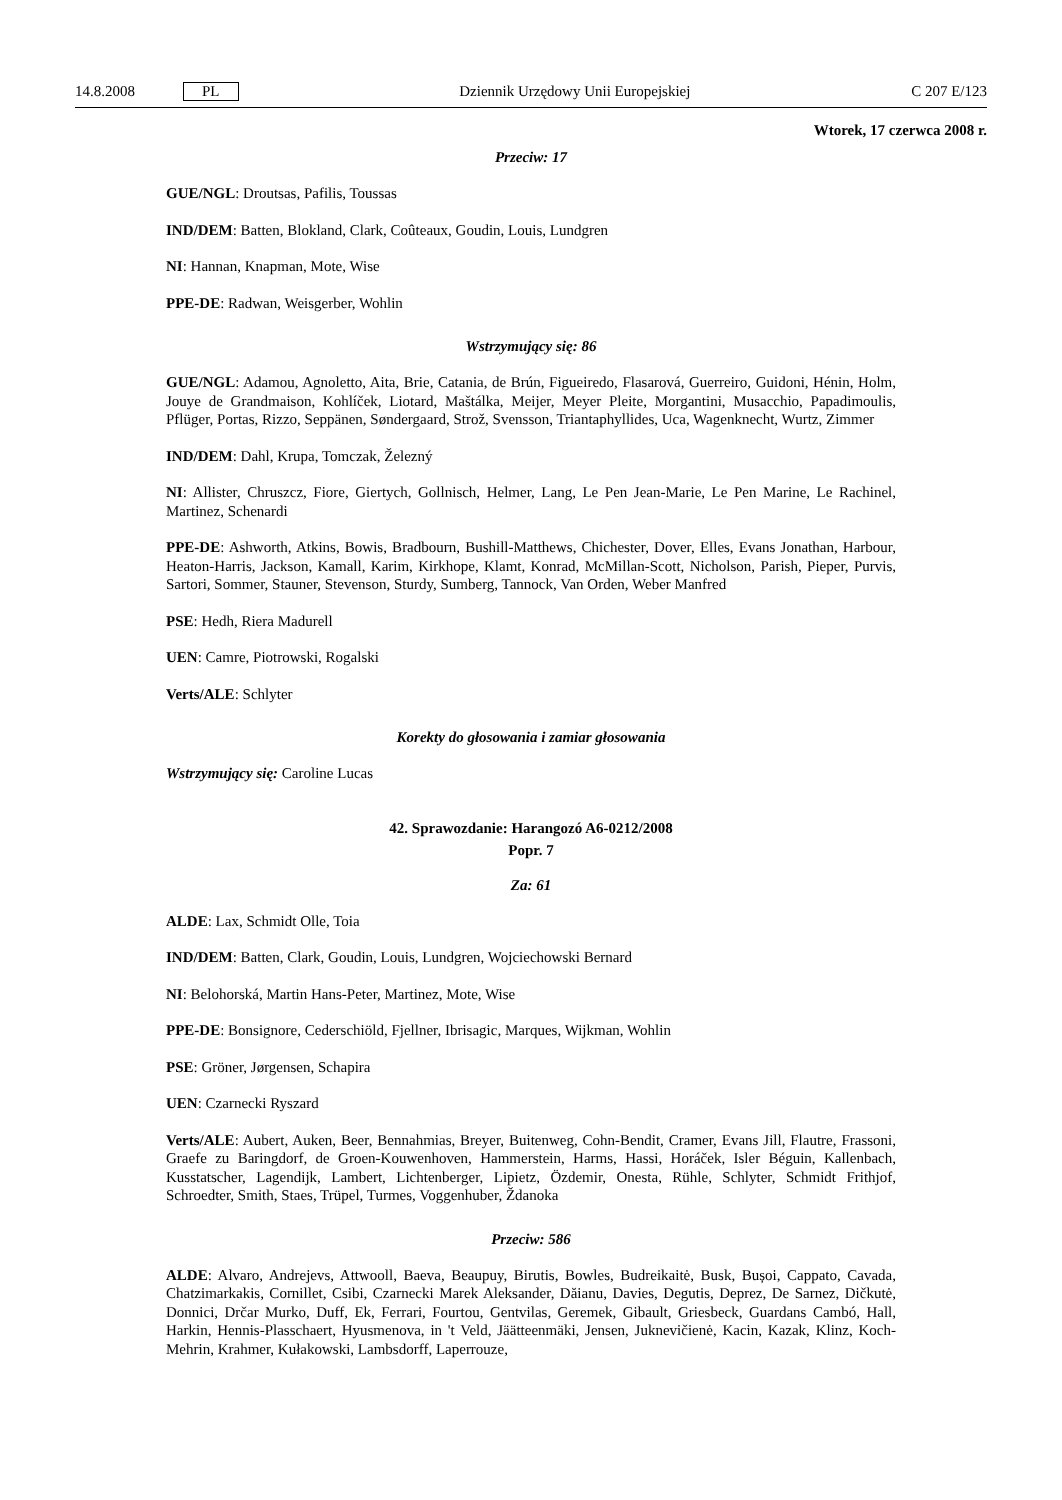14.8.2008 PL Dziennik Urzędowy Unii Europejskiej C 207 E/123
Wtorek, 17 czerwca 2008 r.
Przeciw: 17
GUE/NGL: Droutsas, Pafilis, Toussas
IND/DEM: Batten, Blokland, Clark, Coûteaux, Goudin, Louis, Lundgren
NI: Hannan, Knapman, Mote, Wise
PPE-DE: Radwan, Weisgerber, Wohlin
Wstrzymujący się: 86
GUE/NGL: Adamou, Agnoletto, Aita, Brie, Catania, de Brún, Figueiredo, Flasarová, Guerreiro, Guidoni, Hénin, Holm, Jouye de Grandmaison, Kohlíček, Liotard, Maštálka, Meijer, Meyer Pleite, Morgantini, Musacchio, Papadimoulis, Pflüger, Portas, Rizzo, Seppänen, Søndergaard, Strož, Svensson, Triantaphyllides, Uca, Wagenknecht, Wurtz, Zimmer
IND/DEM: Dahl, Krupa, Tomczak, Železný
NI: Allister, Chruszcz, Fiore, Giertych, Gollnisch, Helmer, Lang, Le Pen Jean-Marie, Le Pen Marine, Le Rachinel, Martinez, Schenardi
PPE-DE: Ashworth, Atkins, Bowis, Bradbourn, Bushill-Matthews, Chichester, Dover, Elles, Evans Jonathan, Harbour, Heaton-Harris, Jackson, Kamall, Karim, Kirkhope, Klamt, Konrad, McMillan-Scott, Nicholson, Parish, Pieper, Purvis, Sartori, Sommer, Stauner, Stevenson, Sturdy, Sumberg, Tannock, Van Orden, Weber Manfred
PSE: Hedh, Riera Madurell
UEN: Camre, Piotrowski, Rogalski
Verts/ALE: Schlyter
Korekty do głosowania i zamiar głosowania
Wstrzymujący się: Caroline Lucas
42. Sprawozdanie: Harangozó A6-0212/2008
Popr. 7
Za: 61
ALDE: Lax, Schmidt Olle, Toia
IND/DEM: Batten, Clark, Goudin, Louis, Lundgren, Wojciechowski Bernard
NI: Belohorská, Martin Hans-Peter, Martinez, Mote, Wise
PPE-DE: Bonsignore, Cederschiöld, Fjellner, Ibrisagic, Marques, Wijkman, Wohlin
PSE: Gröner, Jørgensen, Schapira
UEN: Czarnecki Ryszard
Verts/ALE: Aubert, Auken, Beer, Bennahmias, Breyer, Buitenweg, Cohn-Bendit, Cramer, Evans Jill, Flautre, Frassoni, Graefe zu Baringdorf, de Groen-Kouwenhoven, Hammerstein, Harms, Hassi, Horáček, Isler Béguin, Kallenbach, Kusstatscher, Lagendijk, Lambert, Lichtenberger, Lipietz, Özdemir, Onesta, Rühle, Schlyter, Schmidt Frithjof, Schroedter, Smith, Staes, Trüpel, Turmes, Voggenhuber, Ždanoka
Przeciw: 586
ALDE: Alvaro, Andrejevs, Attwooll, Baeva, Beaupuy, Birutis, Bowles, Budreikaitė, Busk, Bușoi, Cappato, Cavada, Chatzimarkakis, Cornillet, Csibi, Czarnecki Marek Aleksander, Dăianu, Davies, Degutis, Deprez, De Sarnez, Dičkutė, Donnici, Drčar Murko, Duff, Ek, Ferrari, Fourtou, Gentvilas, Geremek, Gibault, Griesbeck, Guardans Cambó, Hall, Harkin, Hennis-Plasschaert, Hyusmenova, in 't Veld, Jäätteenmäki, Jensen, Juknevičienė, Kacin, Kazak, Klinz, Koch-Mehrin, Krahmer, Kułakowski, Lambsdorff, Laperrouze,